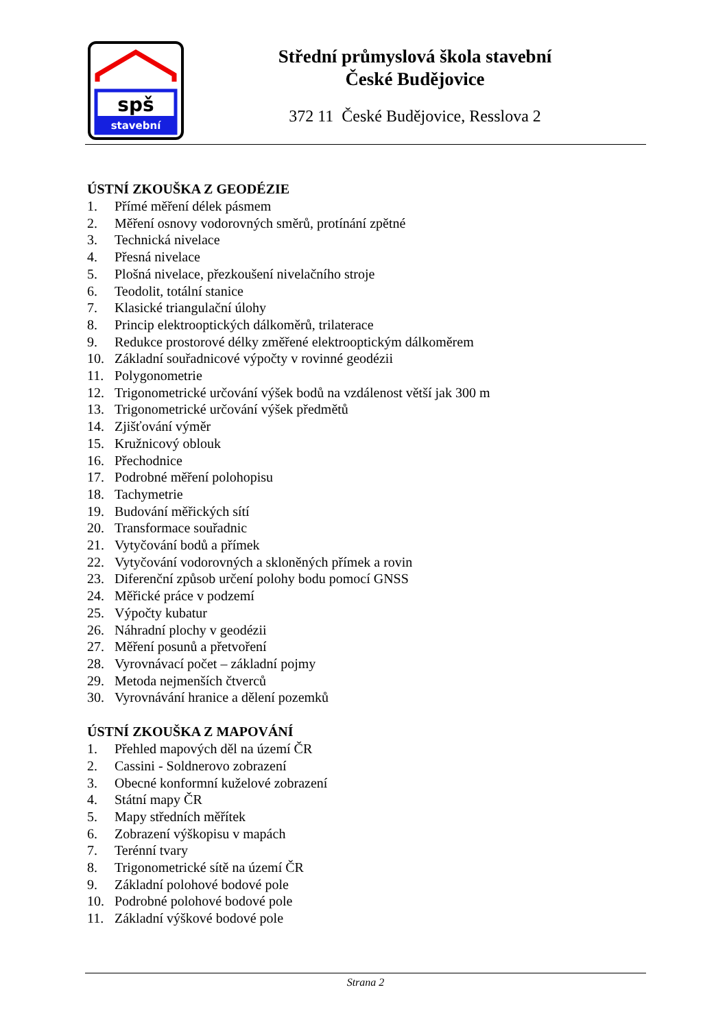spš
stavební
Střední průmyslová škola stavební
České Budějovice
372 11 České Budějovice, Resslova 2
ÚSTNÍ ZKOUŠKA Z GEODÉZIE
1. Přímé měření délek pásmem
2. Měření osnovy vodorovných směrů, protínání zpětné
3. Technická nivelace
4. Přesná nivelace
5. Plošná nivelace, přezkoušení nivelačního stroje
6. Teodolit, totální stanice
7. Klasické triangulační úlohy
8. Princip elektrooptických dálkoměrů, trilaterace
9. Redukce prostorové délky změřené elektrooptickým dálkoměrem
10. Základní souřadnicové výpočty v rovinné geodézii
11. Polygonometrie
12. Trigonometrické určování výšek bodů na vzdálenost větší jak 300 m
13. Trigonometrické určování výšek předmětů
14. Zjišťování výměr
15. Kružnicový oblouk
16. Přechodnice
17. Podrobné měření polohopisu
18. Tachymetrie
19. Budování měřických sítí
20. Transformace souřadnic
21. Vytyčování bodů a přímek
22. Vytyčování vodorovných a skloněných přímek a rovin
23. Diferenční způsob určení polohy bodu pomocí GNSS
24. Měřické práce v podzemí
25. Výpočty kubatur
26. Náhradní plochy v geodézii
27. Měření posunů a přetvoření
28. Vyrovnávací počet – základní pojmy
29. Metoda nejmenších čtverců
30. Vyrovnávání hranice a dělení pozemků
ÚSTNÍ ZKOUŠKA Z MAPOVÁNÍ
1. Přehled mapových děl na území ČR
2. Cassini - Soldnerovo zobrazení
3. Obecné konformní kuželové zobrazení
4. Státní mapy ČR
5. Mapy středních měřítek
6. Zobrazení výškopisu v mapách
7. Terénní tvary
8. Trigonometrické sítě na území ČR
9. Základní polohové bodové pole
10. Podrobné polohové bodové pole
11. Základní výškové bodové pole
Strana 2